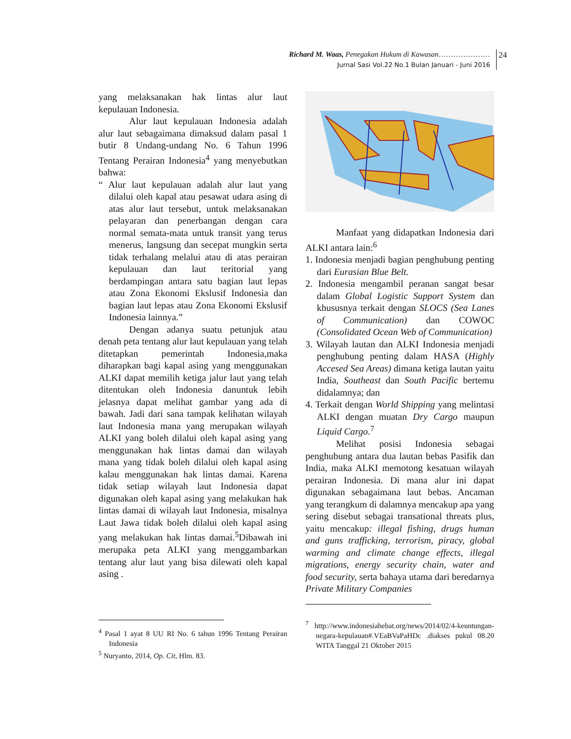Richard M. Waas, Penegakan Hukum di Kawasan…………………
Jurnal Sasi Vol.22 No.1 Bulan Januari - Juni 2016
24
yang melaksanakan hak lintas alur laut kepulauan Indonesia.
Alur laut kepulauan Indonesia adalah alur laut sebagaimana dimaksud dalam pasal 1 butir 8 Undang-undang No. 6 Tahun 1996 Tentang Perairan Indonesia<sup>4</sup> yang menyebutkan bahwa:
“ Alur laut kepulauan adalah alur laut yang dilalui oleh kapal atau pesawat udara asing di atas alur laut tersebut, untuk melaksanakan pelayaran dan penerbangan dengan cara normal semata-mata untuk transit yang terus menerus, langsung dan secepat mungkin serta tidak terhalang melalui atau di atas perairan kepulauan dan laut teritorial yang berdampingan antara satu bagian laut lepas atau Zona Ekonomi Ekslusif Indonesia dan bagian laut lepas atau Zona Ekonomi Ekslusif Indonesia lainnya.”
Dengan adanya suatu petunjuk atau denah peta tentang alur laut kepulauan yang telah ditetapkan pemerintah Indonesia,maka diharapkan bagi kapal asing yang menggunakan ALKI dapat memilih ketiga jalur laut yang telah ditentukan oleh Indonesia danuntuk lebih jelasnya dapat melihat gambar yang ada di bawah. Jadi dari sana tampak kelihatan wilayah laut Indonesia mana yang merupakan wilayah ALKI yang boleh dilalui oleh kapal asing yang menggunakan hak lintas damai dan wilayah mana yang tidak boleh dilalui oleh kapal asing kalau menggunakan hak lintas damai. Karena tidak setiap wilayah laut Indonesia dapat digunakan oleh kapal asing yang melakukan hak lintas damai di wilayah laut Indonesia, misalnya Laut Jawa tidak boleh dilalui oleh kapal asing yang melakukan hak lintas damai.<sup>5</sup>Dibawah ini merupaka peta ALKI yang menggambarkan tentang alur laut yang bisa dilewati oleh kapal asing .
<sup>4</sup> Pasal 1 ayat 8 UU RI No. 6 tahun 1996 Tentang Perairan Indonesia
<sup>5</sup> Nuryanto, 2014, Op. Cit, Hlm. 83.
Manfaat yang didapatkan Indonesia dari ALKI antara lain:<sup>6</sup>
1. Indonesia menjadi bagian penghubung penting dari Eurasian Blue Belt.
2. Indonesia mengambil peranan sangat besar dalam Global Logistic Support System dan khususnya terkait dengan SLOCS (Sea Lanes of Communication) dan COWOC (Consolidated Ocean Web of Communication)
3. Wilayah lautan dan ALKI Indonesia menjadi penghubung penting dalam HASA (Highly Accesed Sea Areas) dimana ketiga lautan yaitu India, Southeast dan South Pacific bertemu didalamnya; dan
4. Terkait dengan World Shipping yang melintasi ALKI dengan muatan Dry Cargo maupun Liquid Cargo.<sup>7</sup>
Melihat posisi Indonesia sebagai penghubung antara dua lautan bebas Pasifik dan India, maka ALKI memotong kesatuan wilayah perairan Indonesia. Di mana alur ini dapat digunakan sebagaimana laut bebas. Ancaman yang terangkum di dalamnya mencakup apa yang sering disebut sebagai transational threats plus, yaitu mencakup: illegal fishing, drugs human and guns trafficking, terrorism, piracy, global warming and climate change effects, illegal migrations, energy security chain, water and food security, serta bahaya utama dari beredarnya Private Military Companies
<sup>7</sup> http://www.indonesiahebat.org/news/2014/02/4-keuntungan-negara-kepulauan#.VEaBVaPaHDc .diakses pukul 08.20 WITA Tanggal 21 Oktober 2015